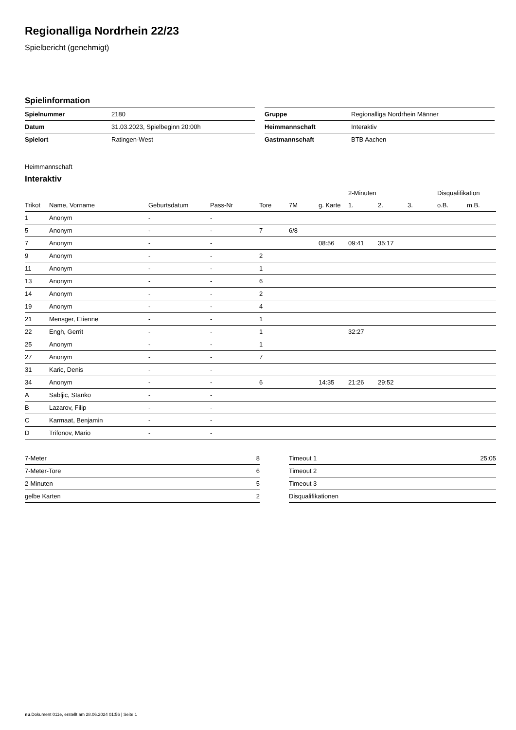Regionalliga Nordrhein 22/23
Spielbericht (genehmigt)
Spielinformation
| Spielnummer | 2180 |
| Datum | 31.03.2023, Spielbeginn 20:00h |
| Spielort | Ratingen-West |
| Gruppe | Regionalliga Nordrhein Männer |
| Heimmannschaft | Interaktiv |
| Gastmannschaft | BTB Aachen |
Heimmannschaft
Interaktiv
| | | | | | | | 2-Minuten | | | Disqualifikation | |
| --- | --- | --- | --- | --- | --- | --- | --- | --- | --- | --- | --- |
| Trikot | Name, Vorname | Geburtsdatum | Pass-Nr | Tore | 7M | g. Karte | 1. | 2. | 3. | o.B. | m.B. |
| 1 | Anonym | - | - | | | | | | | | |
| 5 | Anonym | - | - | 7 | 6/8 | | | | | | |
| 7 | Anonym | - | - | | | 08:56 | 09:41 | 35:17 | | | |
| 9 | Anonym | - | - | 2 | | | | | | | |
| 11 | Anonym | - | - | 1 | | | | | | | |
| 13 | Anonym | - | - | 6 | | | | | | | |
| 14 | Anonym | - | - | 2 | | | | | | | |
| 19 | Anonym | - | - | 4 | | | | | | | |
| 21 | Mensger, Etienne | - | - | 1 | | | | | | | |
| 22 | Engh, Gerrit | - | - | 1 | | | 32:27 | | | | |
| 25 | Anonym | - | - | 1 | | | | | | | |
| 27 | Anonym | - | - | 7 | | | | | | | |
| 31 | Karic, Denis | - | - | | | | | | | | |
| 34 | Anonym | - | - | 6 | | 14:35 | 21:26 | 29:52 | | | |
| A | Sabljic, Stanko | - | - | | | | | | | | |
| B | Lazarov, Filip | - | - | | | | | | | | |
| C | Karmaat, Benjamin | - | - | | | | | | | | |
| D | Trifonov, Mario | - | - | | | | | | | | |
| 7-Meter | 8 |
| 7-Meter-Tore | 6 |
| 2-Minuten | 5 |
| gelbe Karten | 2 |
| Timeout 1 | 25:05 |
| Timeout 2 | |
| Timeout 3 | |
| Disqualifikationen | |
nu.Dokument 011e, erstellt am 28.06.2024 01:56 | Seite 1